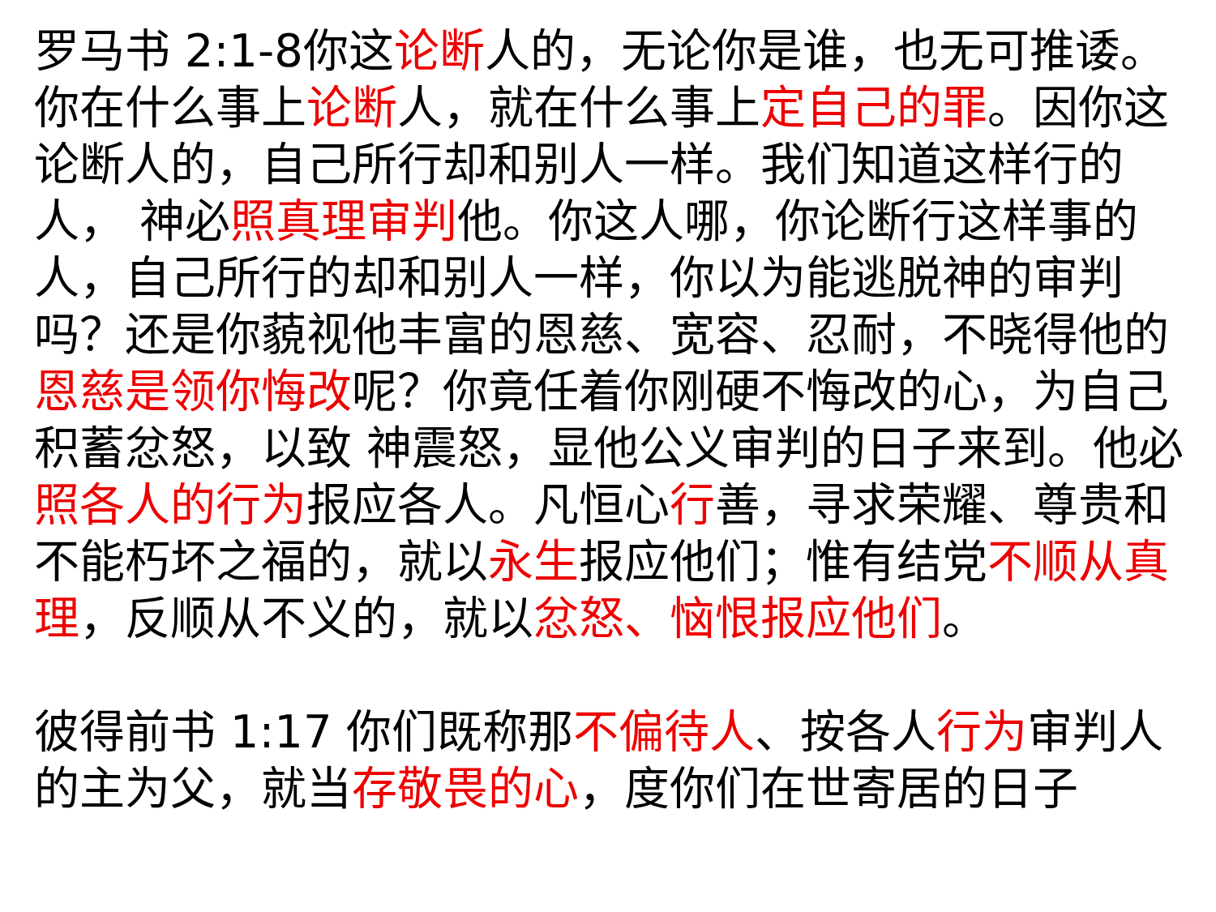罗马书 2:1-8你这论断人的，无论你是谁，也无可推诿。你在什么事上论断人，就在什么事上定自己的罪。因你这论断人的，自己所行却和别人一样。我们知道这样行的人， 神必照真理审判他。你这人哪，你论断行这样事的人，自己所行的却和别人一样，你以为能逃脱神的审判吗？还是你藐视他丰富的恩慈、宽容、忍耐，不晓得他的恩慈是领你悔改呢？你竟任着你刚硬不悔改的心，为自己积蓄忿怒，以致 神震怒，显他公义审判的日子来到。他必照各人的行为报应各人。凡恒心行善，寻求荣耀、尊贵和不能朽坏之福的，就以永生报应他们；惟有结党不顺从真理，反顺从不义的，就以忿怒、恼恨报应他们。
彼得前书 1:17 你们既称那不偏待人、按各人行为审判人的主为父，就当存敬畏的心，度你们在世寄居的日子